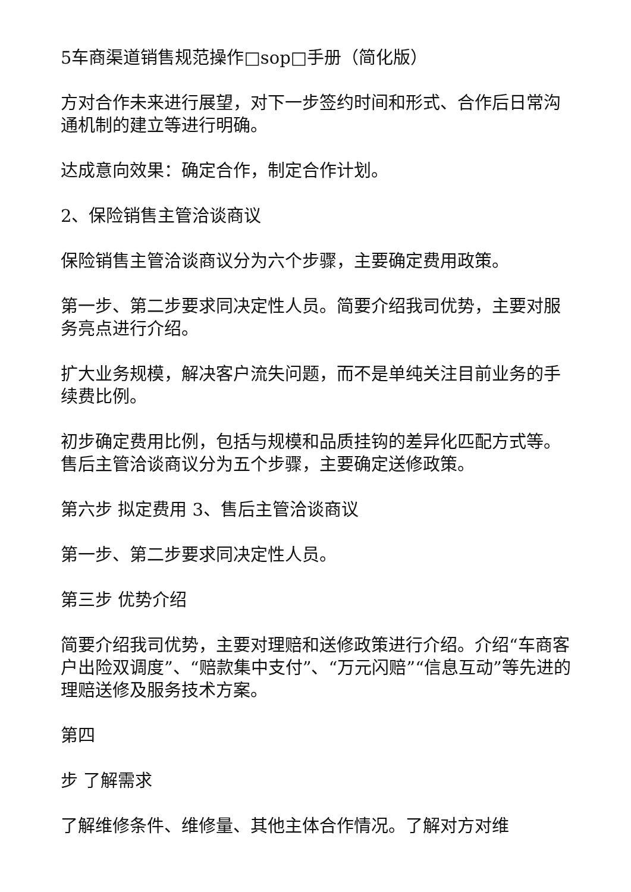5车商渠道销售规范操作□sop□手册（简化版）
方对合作未来进行展望，对下一步签约时间和形式、合作后日常沟通机制的建立等进行明确。
达成意向效果：确定合作，制定合作计划。
2、保险销售主管洽谈商议
保险销售主管洽谈商议分为六个步骤，主要确定费用政策。
第一步、第二步要求同决定性人员。简要介绍我司优势，主要对服务亮点进行介绍。
扩大业务规模，解决客户流失问题，而不是单纯关注目前业务的手续费比例。
初步确定费用比例，包括与规模和品质挂钩的差异化匹配方式等。售后主管洽谈商议分为五个步骤，主要确定送修政策。
第六步 拟定费用 3、售后主管洽谈商议
第一步、第二步要求同决定性人员。
第三步 优势介绍
简要介绍我司优势，主要对理赔和送修政策进行介绍。介绍“车商客户出险双调度”、“赔款集中支付”、“万元闪赔”“信息互动”等先进的理赔送修及服务技术方案。
第四
步 了解需求
了解维修条件、维修量、其他主体合作情况。了解对方对维